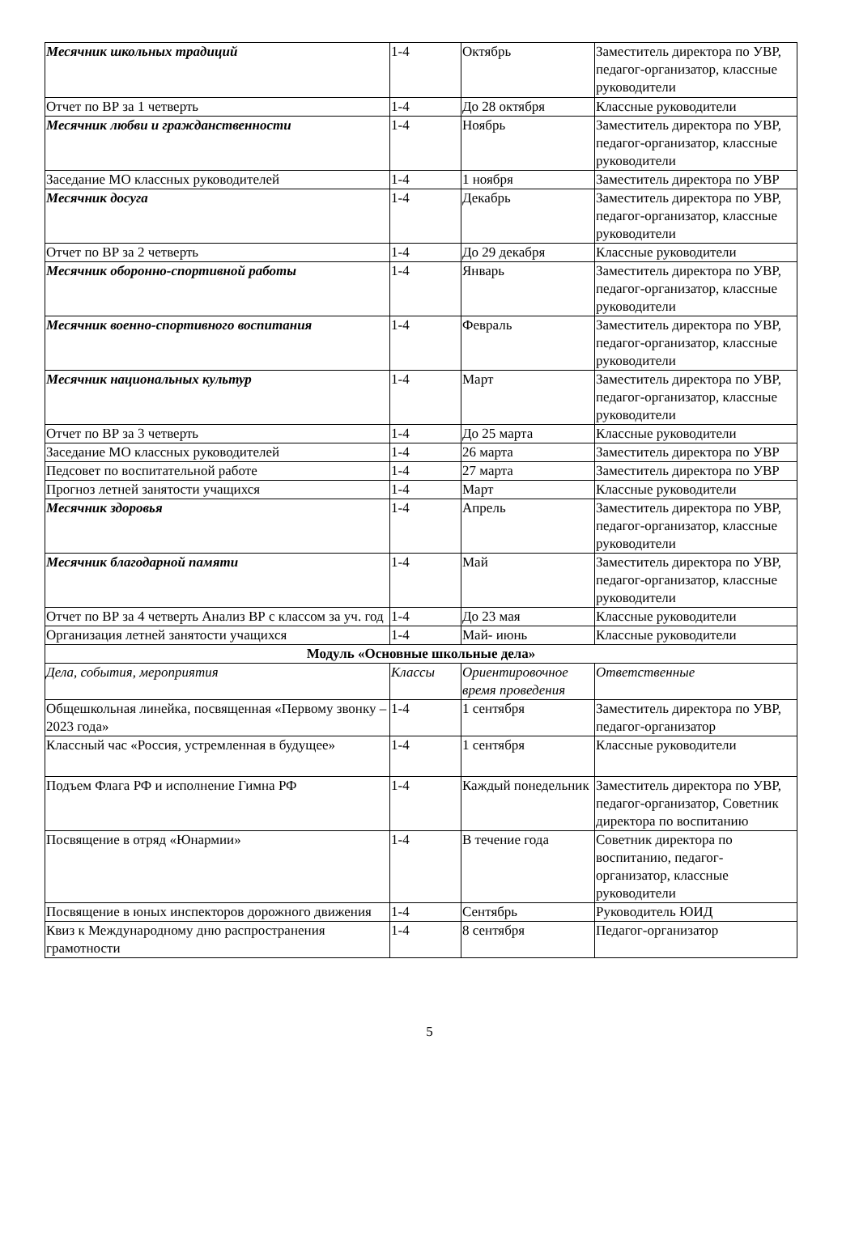| Месячник школьных традиций | 1-4 | Октябрь | Заместитель директора по УВР, педагог-организатор, классные руководители |
| Отчет по ВР за 1 четверть | 1-4 | До 28 октября | Классные руководители |
| Месячник любви и гражданственности | 1-4 | Ноябрь | Заместитель директора по УВР, педагог-организатор, классные руководители |
| Заседание МО классных руководителей | 1-4 | 1 ноября | Заместитель директора по УВР |
| Месячник досуга | 1-4 | Декабрь | Заместитель директора по УВР, педагог-организатор, классные руководители |
| Отчет по ВР за 2 четверть | 1-4 | До 29 декабря | Классные руководители |
| Месячник оборонно-спортивной работы | 1-4 | Январь | Заместитель директора по УВР, педагог-организатор, классные руководители |
| Месячник военно-спортивного воспитания | 1-4 | Февраль | Заместитель директора по УВР, педагог-организатор, классные руководители |
| Месячник национальных культур | 1-4 | Март | Заместитель директора по УВР, педагог-организатор, классные руководители |
| Отчет по ВР за 3 четверть | 1-4 | До 25 марта | Классные руководители |
| Заседание МО классных руководителей | 1-4 | 26 марта | Заместитель директора по УВР |
| Педсовет по воспитательной работе | 1-4 | 27 марта | Заместитель директора по УВР |
| Прогноз летней занятости учащихся | 1-4 | Март | Классные руководители |
| Месячник здоровья | 1-4 | Апрель | Заместитель директора по УВР, педагог-организатор, классные руководители |
| Месячник благодарной памяти | 1-4 | Май | Заместитель директора по УВР, педагог-организатор, классные руководители |
| Отчет по ВР за 4 четверть Анализ ВР с классом за уч. год | 1-4 | До 23 мая | Классные руководители |
| Организация летней занятости учащихся | 1-4 | Май- июнь | Классные руководители |
| Модуль «Основные школьные дела» | | | |
| Дела, события, мероприятия | Классы | Ориентировочное время проведения | Ответственные |
| Общешкольная линейка, посвященная «Первому звонку – 2023 года» | 1-4 | 1 сентября | Заместитель директора по УВР, педагог-организатор |
| Классный час «Россия, устремленная в будущее» | 1-4 | 1 сентября | Классные руководители |
| Подъем Флага РФ и исполнение Гимна РФ | 1-4 | Каждый понедельник | Заместитель директора по УВР, педагог-организатор, Советник директора по воспитанию |
| Посвящение в отряд «Юнармии» | 1-4 | В течение года | Советник директора по воспитанию, педагог-организатор, классные руководители |
| Посвящение в юных инспекторов дорожного движения | 1-4 | Сентябрь | Руководитель ЮИД |
| Квиз к Международному дню распространения грамотности | 1-4 | 8 сентября | Педагог-организатор |
5